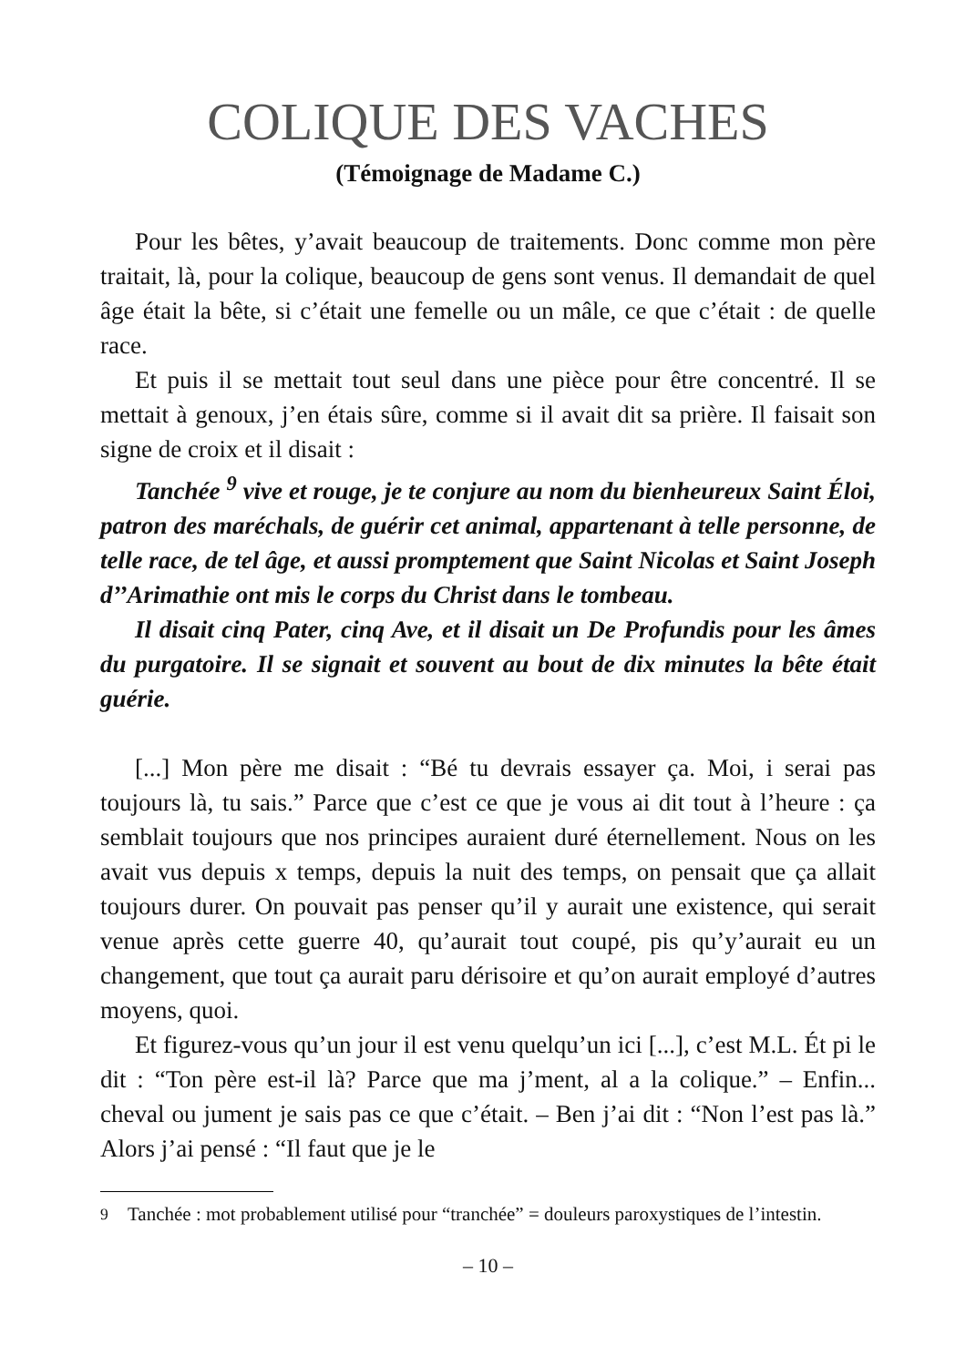COLIQUE DES VACHES
(Témoignage de Madame C.)
Pour les bêtes, y’avait beaucoup de traitements. Donc comme mon père traitait, là, pour la colique, beaucoup de gens sont venus. Il demandait de quel âge était la bête, si c’était une femelle ou un mâle, ce que c’était : de quelle race.
Et puis il se mettait tout seul dans une pièce pour être concentré. Il se mettait à genoux, j’en étais sûre, comme si il avait dit sa prière. Il faisait son signe de croix et il disait :
Tanchée <sup>9</sup> vive et rouge, je te conjure au nom du bienheureux Saint Éloi, patron des maréchals, de guérir cet animal, appartenant à telle personne, de telle race, de tel âge, et aussi promptement que Saint Nicolas et Saint Joseph d’’Arimathie ont mis le corps du Christ dans le tombeau.
Il disait cinq Pater, cinq Ave, et il disait un De Profundis pour les âmes du purgatoire. Il se signait et souvent au bout de dix minutes la bête était guérie.
[...] Mon père me disait : “Bé tu devrais essayer ça. Moi, i serai pas toujours là, tu sais.” Parce que c’est ce que je vous ai dit tout à l’heure : ça semblait toujours que nos principes auraient duré éternellement. Nous on les avait vus depuis x temps, depuis la nuit des temps, on pensait que ça allait toujours durer. On pouvait pas penser qu’il y aurait une existence, qui serait venue après cette guerre 40, qu’aurait tout coupé, pis qu’y’aurait eu un changement, que tout ça aurait paru dérisoire et qu’on aurait employé d’autres moyens, quoi.
Et figurez-vous qu’un jour il est venu quelqu’un ici [...], c’est M.L. Ét pi le dit : “Ton père est-il là? Parce que ma j’ment, al a la colique.” – Enfin... cheval ou jument je sais pas ce que c’était. – Ben j’ai dit : “Non l’est pas là.” Alors j’ai pensé : “Il faut que je le
<sup>9</sup> Tanchée : mot probablement utilisé pour “tranchée” = douleurs paroxystiques de l’intestin.
– 10 –